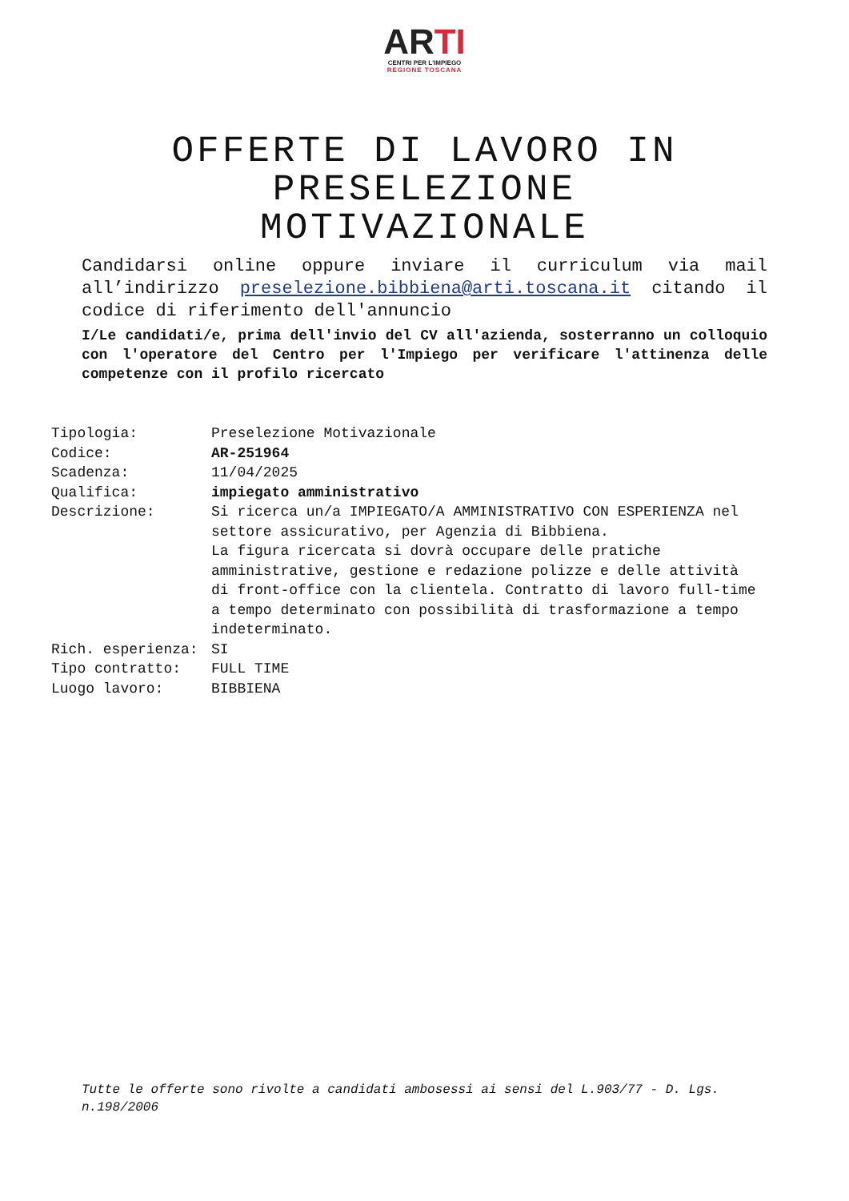ARTI
CENTRI PER L'IMPIEGO
REGIONE TOSCANA
OFFERTE DI LAVORO IN
PRESELEZIONE
MOTIVAZIONALE
Candidarsi online oppure inviare il curriculum via mail all’indirizzo preselezione.bibbiena@arti.toscana.it citando il codice di riferimento dell'annuncio
I/Le candidati/e, prima dell'invio del CV all'azienda, sosterranno un colloquio con l'operatore del Centro per l'Impiego per verificare l'attinenza delle competenze con il profilo ricercato
| Tipologia: | Preselezione Motivazionale |
| Codice: | AR-251964 |
| Scadenza: | 11/04/2025 |
| Qualifica: | impiegato amministrativo |
| Descrizione: | Si ricerca un/a IMPIEGATO/A AMMINISTRATIVO CON ESPERIENZA nel settore assicurativo, per Agenzia di Bibbiena. La figura ricercata si dovrà occupare delle pratiche amministrative, gestione e redazione polizze e delle attività di front-office con la clientela. Contratto di lavoro full-time a tempo determinato con possibilità di trasformazione a tempo indeterminato. |
| Rich. esperienza: | SI |
| Tipo contratto: | FULL TIME |
| Luogo lavoro: | BIBBIENA |
Tutte le offerte sono rivolte a candidati ambosessi ai sensi del L.903/77 - D. Lgs. n.198/2006